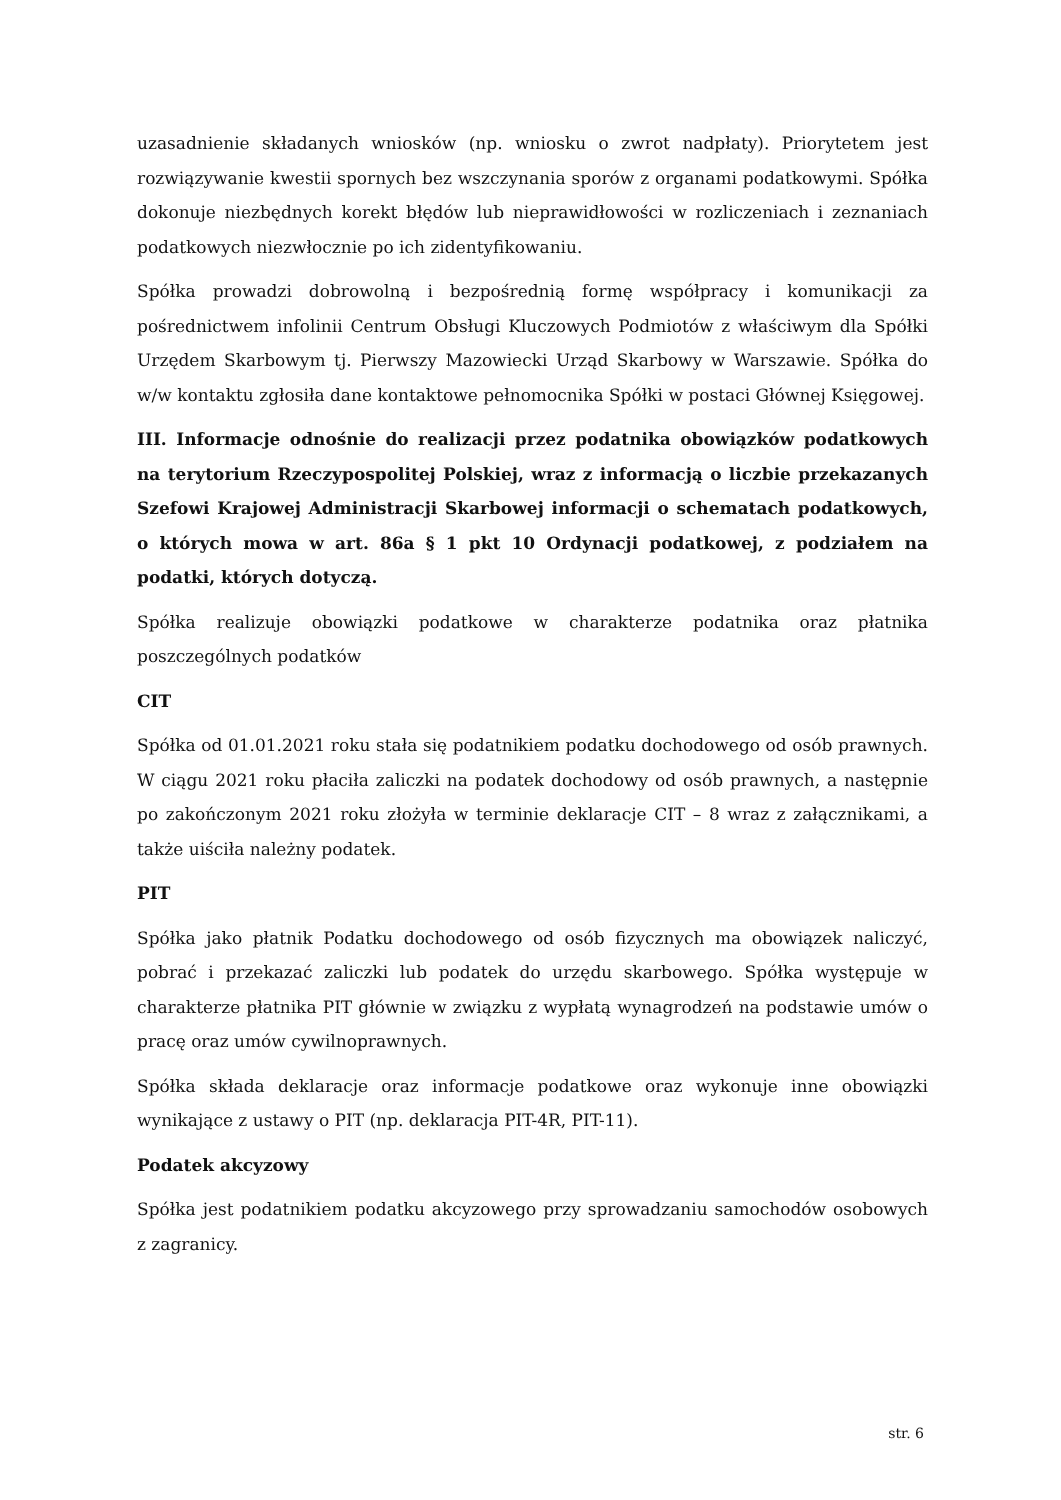uzasadnienie składanych wniosków (np. wniosku o zwrot nadpłaty). Priorytetem jest rozwiązywanie kwestii spornych bez wszczynania sporów z organami podatkowymi. Spółka dokonuje niezbędnych korekt błędów lub nieprawidłowości w rozliczeniach i zeznaniach podatkowych niezwłocznie po ich zidentyfikowaniu.
Spółka prowadzi dobrowolną i bezpośrednią formę współpracy i komunikacji za pośrednictwem infolinii Centrum Obsługi Kluczowych Podmiotów z właściwym dla Spółki Urzędem Skarbowym tj. Pierwszy Mazowiecki Urząd Skarbowy w Warszawie. Spółka do w/w kontaktu zgłosiła dane kontaktowe pełnomocnika Spółki w postaci Głównej Księgowej.
III. Informacje odnośnie do realizacji przez podatnika obowiązków podatkowych na terytorium Rzeczypospolitej Polskiej, wraz z informacją o liczbie przekazanych Szefowi Krajowej Administracji Skarbowej informacji o schematach podatkowych, o których mowa w art. 86a § 1 pkt 10 Ordynacji podatkowej, z podziałem na podatki, których dotyczą.
Spółka realizuje obowiązki podatkowe w charakterze podatnika oraz płatnika poszczególnych podatków
CIT
Spółka od 01.01.2021 roku stała się podatnikiem podatku dochodowego od osób prawnych. W ciągu 2021 roku płaciła zaliczki na podatek dochodowy od osób prawnych, a następnie po zakończonym 2021 roku złożyła w terminie deklaracje CIT – 8 wraz z załącznikami, a także uiściła należny podatek.
PIT
Spółka jako płatnik Podatku dochodowego od osób fizycznych ma obowiązek naliczyć, pobrać i przekazać zaliczki lub podatek do urzędu skarbowego. Spółka występuje w charakterze płatnika PIT głównie w związku z wypłatą wynagrodzeń na podstawie umów o pracę oraz umów cywilnoprawnych.
Spółka składa deklaracje oraz informacje podatkowe oraz wykonuje inne obowiązki wynikające z ustawy o PIT (np. deklaracja PIT-4R, PIT-11).
Podatek akcyzowy
Spółka jest podatnikiem podatku akcyzowego przy sprowadzaniu samochodów osobowych z zagranicy.
str. 6